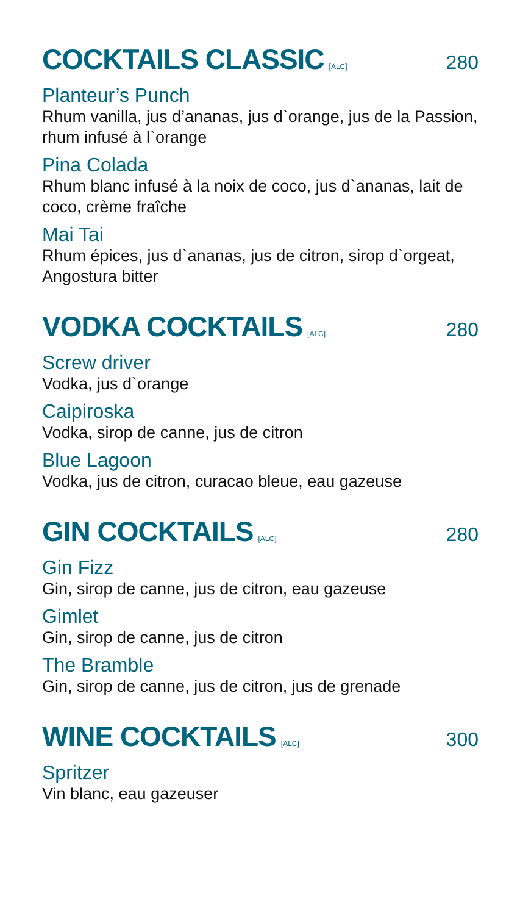COCKTAILS CLASSIC [ALC]
280
Planteur’s Punch
Rhum vanilla, jus d’ananas, jus d`orange, jus de la Passion, rhum infusé à l`orange
Pina Colada
Rhum blanc infusé à la noix de coco, jus d`ananas, lait de coco, crème fraîche
Mai Tai
Rhum épices, jus d`ananas, jus de citron, sirop d`orgeat, Angostura bitter
VODKA COCKTAILS [ALC]
280
Screw driver
Vodka, jus d`orange
Caipiroska
Vodka, sirop de canne, jus de citron
Blue Lagoon
Vodka, jus de citron, curacao bleue, eau gazeuse
GIN COCKTAILS [ALC]
280
Gin Fizz
Gin, sirop de canne, jus de citron, eau gazeuse
Gimlet
Gin, sirop de canne, jus de citron
The Bramble
Gin, sirop de canne, jus de citron, jus de grenade
WINE COCKTAILS [ALC]
300
Spritzer
Vin blanc, eau gazeuser